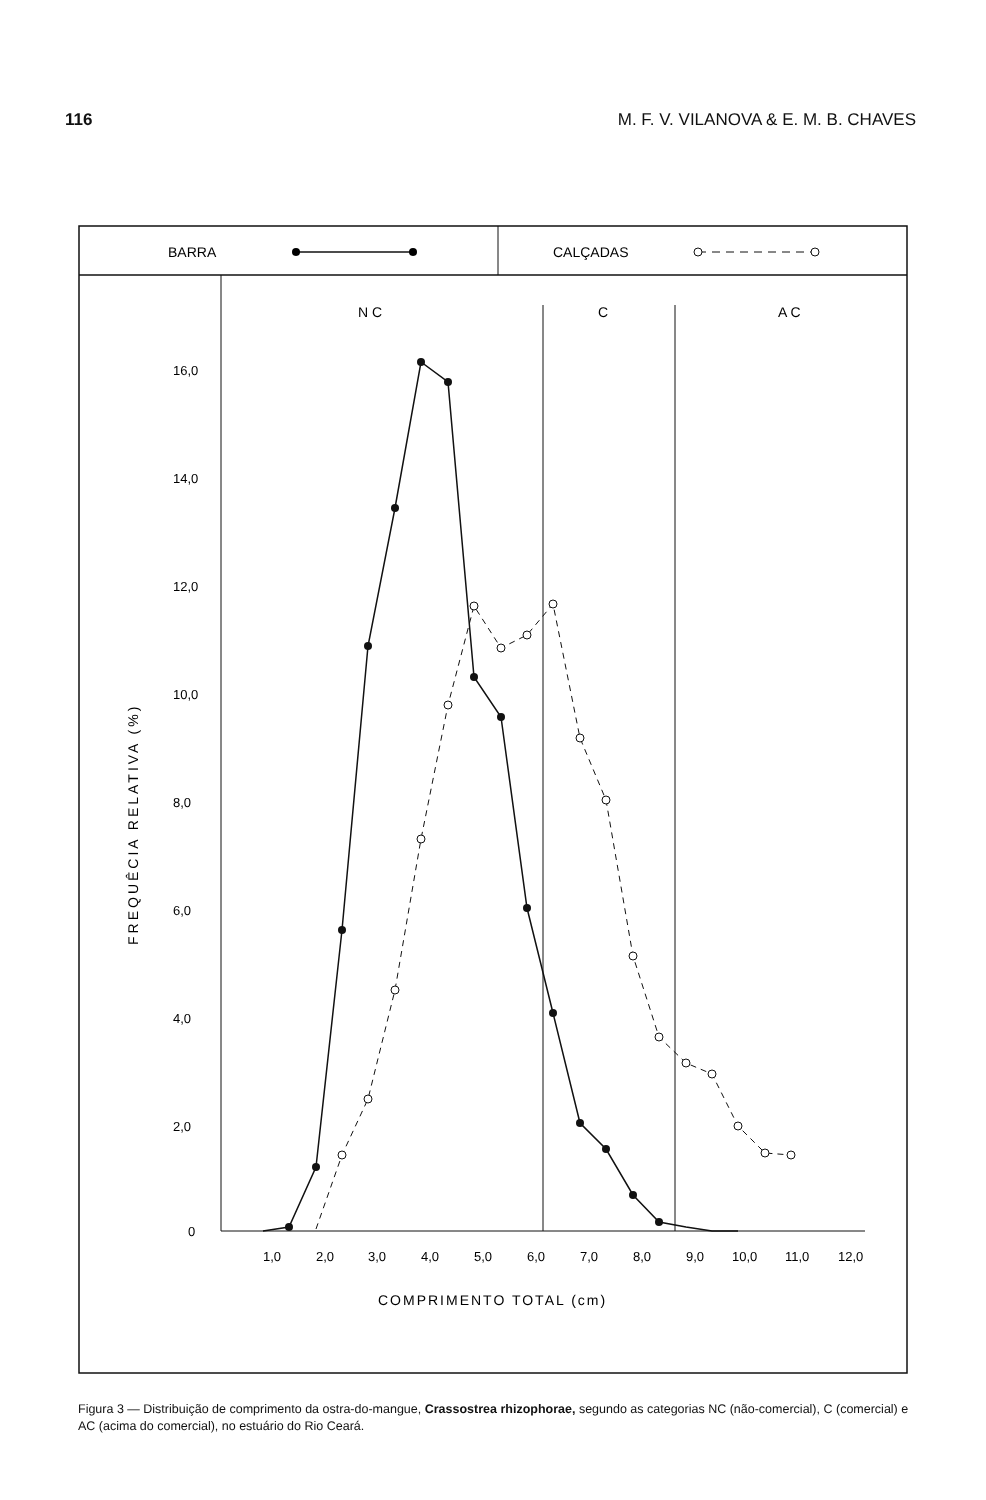116 M. F. V. VILANOVA & E. M. B. CHAVES
BARRA
CALÇADAS
N C
C
A C
16,0
14,0
12,0
10,0
8,0
6,0
4,0
2,0
0
1,0
2,0
3,0
4,0
5,0
6,0
7,0
8,0
9,0
10,0
11,0
12,0
FREQUÊCIA RELATIVA (%)
COMPRIMENTO TOTAL (cm)
Figura 3 — Distribuição de comprimento da ostra-do-mangue, Crassostrea rhizophorae, segundo as categorias NC (não-comercial), C (comercial) e AC (acima do comercial), no estuário do Rio Ceará.